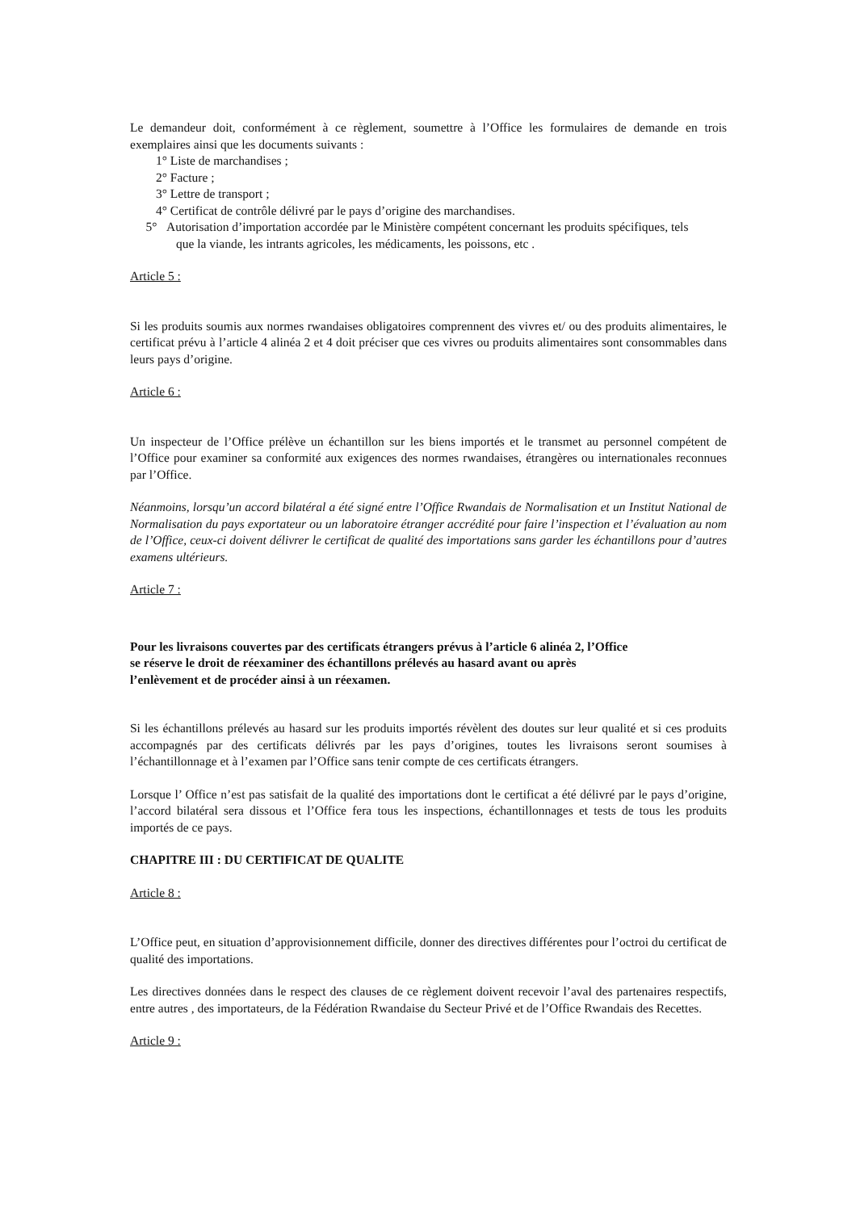Le demandeur doit, conformément à ce règlement, soumettre à l’Office les formulaires de demande en trois exemplaires ainsi que les documents suivants :
1° Liste de marchandises ;
2° Facture ;
3° Lettre de transport ;
4° Certificat de contrôle délivré par le pays d’origine des marchandises.
5° Autorisation d’importation accordée par le Ministère compétent concernant les produits spécifiques, tels
que la viande, les intrants agricoles, les médicaments, les poissons, etc .
Article 5 :
Si les produits soumis aux normes rwandaises obligatoires comprennent des vivres et/ ou des produits alimentaires, le certificat prévu à l’article 4 alinéa 2 et 4 doit préciser que ces vivres ou produits alimentaires sont consommables dans leurs pays d’origine.
Article 6 :
Un inspecteur de l’Office prélève un échantillon sur les biens importés et le transmet au personnel compétent de l’Office pour examiner sa conformité aux exigences des normes rwandaises, étrangères ou internationales reconnues par l’Office.
Néanmoins, lorsqu’un accord bilatéral a été signé entre l’Office Rwandais de Normalisation et un Institut National de Normalisation du pays exportateur ou un laboratoire étranger accrédité pour faire l’inspection et l’évaluation au nom de l’Office, ceux-ci doivent délivrer le certificat de qualité des importations sans garder les échantillons pour d’autres examens ultérieurs.
Article 7 :
Pour les livraisons couvertes par des certificats étrangers prévus à l’article 6 alinéa 2, l’Office
se réserve le droit de réexaminer des échantillons prélevés au hasard avant ou après
l’enlèvement et de procéder ainsi à un réexamen.
Si les échantillons prélevés au hasard sur les produits importés révèlent des doutes sur leur qualité et si ces produits accompagnés par des certificats délivrés par les pays d’origines, toutes les livraisons seront soumises à l’échantillonnage et à l’examen par l’Office sans tenir compte de ces certificats étrangers.
Lorsque l’ Office n’est pas satisfait de la qualité des importations dont le certificat a été délivré par le pays d’origine, l’accord bilatéral sera dissous et l’Office fera tous les inspections, échantillonnages et tests de tous les produits importés de ce pays.
CHAPITRE III : DU CERTIFICAT DE QUALITE
Article 8 :
L’Office peut, en situation d’approvisionnement difficile, donner des directives différentes pour l’octroi du certificat de qualité des importations.
Les directives données dans le respect des clauses de ce règlement doivent recevoir l’aval des partenaires respectifs, entre autres , des importateurs, de la Fédération Rwandaise du Secteur Privé et de l’Office Rwandais des Recettes.
Article 9 :